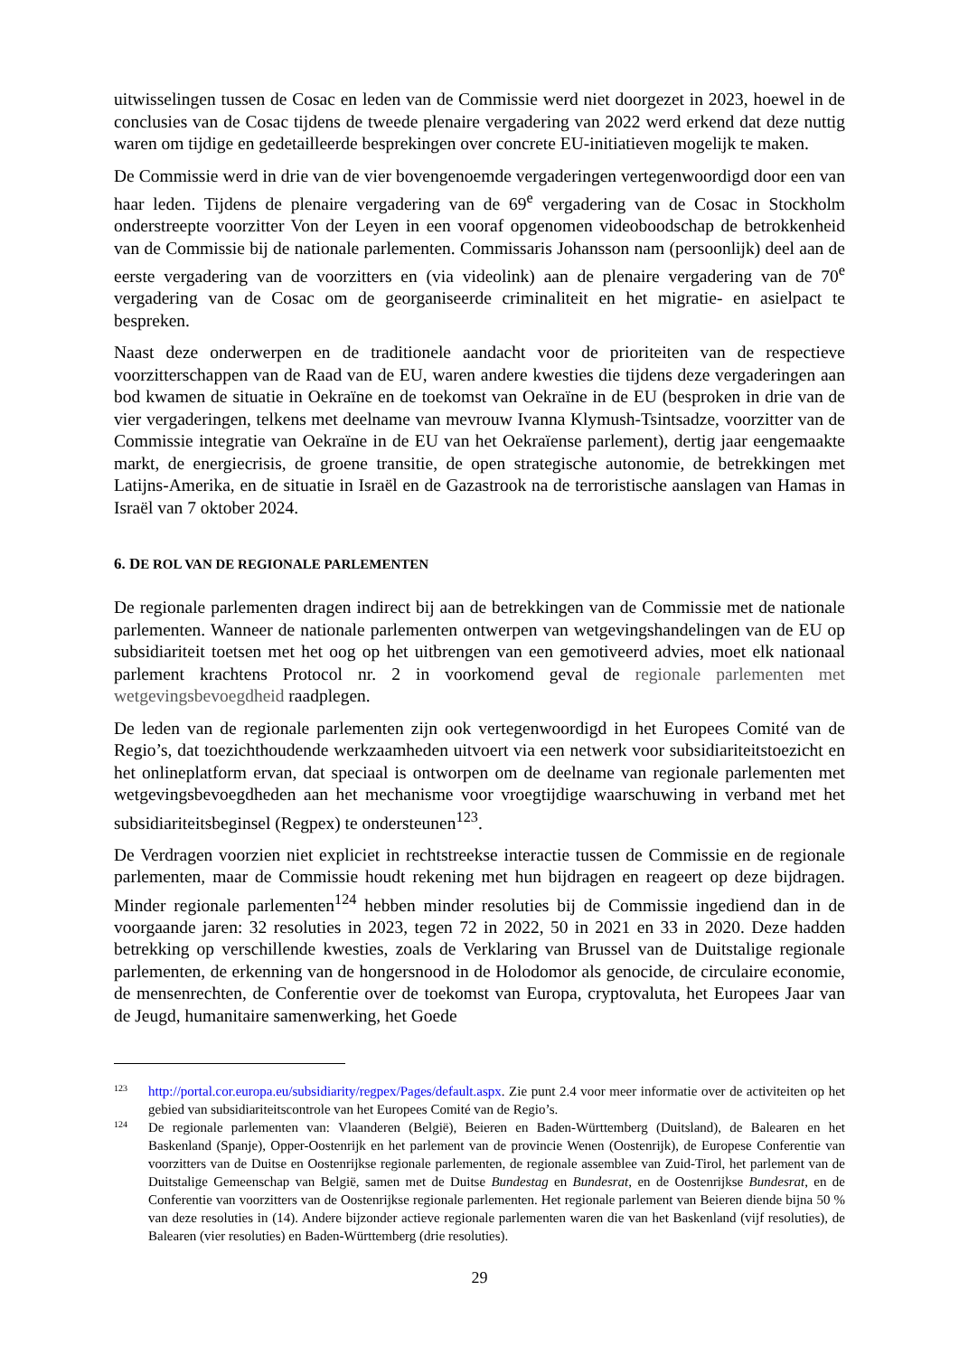uitwisselingen tussen de Cosac en leden van de Commissie werd niet doorgezet in 2023, hoewel in de conclusies van de Cosac tijdens de tweede plenaire vergadering van 2022 werd erkend dat deze nuttig waren om tijdige en gedetailleerde besprekingen over concrete EU-initiatieven mogelijk te maken.
De Commissie werd in drie van de vier bovengenoemde vergaderingen vertegenwoordigd door een van haar leden. Tijdens de plenaire vergadering van de 69<sup>e</sup> vergadering van de Cosac in Stockholm onderstreepte voorzitter Von der Leyen in een vooraf opgenomen videoboodschap de betrokkenheid van de Commissie bij de nationale parlementen. Commissaris Johansson nam (persoonlijk) deel aan de eerste vergadering van de voorzitters en (via videolink) aan de plenaire vergadering van de 70<sup>e</sup> vergadering van de Cosac om de georganiseerde criminaliteit en het migratie- en asielpact te bespreken.
Naast deze onderwerpen en de traditionele aandacht voor de prioriteiten van de respectieve voorzitterschappen van de Raad van de EU, waren andere kwesties die tijdens deze vergaderingen aan bod kwamen de situatie in Oekraïne en de toekomst van Oekraïne in de EU (besproken in drie van de vier vergaderingen, telkens met deelname van mevrouw Ivanna Klymush-Tsintsadze, voorzitter van de Commissie integratie van Oekraïne in de EU van het Oekraïense parlement), dertig jaar eengemaakte markt, de energiecrisis, de groene transitie, de open strategische autonomie, de betrekkingen met Latijns-Amerika, en de situatie in Israël en de Gazastrook na de terroristische aanslagen van Hamas in Israël van 7 oktober 2024.
6. DE ROL VAN DE REGIONALE PARLEMENTEN
De regionale parlementen dragen indirect bij aan de betrekkingen van de Commissie met de nationale parlementen. Wanneer de nationale parlementen ontwerpen van wetgevingshandelingen van de EU op subsidiariteit toetsen met het oog op het uitbrengen van een gemotiveerd advies, moet elk nationaal parlement krachtens Protocol nr. 2 in voorkomend geval de regionale parlementen met wetgevingsbevoegdheid raadplegen.
De leden van de regionale parlementen zijn ook vertegenwoordigd in het Europees Comité van de Regio’s, dat toezichthoudende werkzaamheden uitvoert via een netwerk voor subsidiariteitstoezicht en het onlineplatform ervan, dat speciaal is ontworpen om de deelname van regionale parlementen met wetgevingsbevoegdheden aan het mechanisme voor vroegtijdige waarschuwing in verband met het subsidiariteitsbeginsel (Regpex) te ondersteunen<sup>123</sup>.
De Verdragen voorzien niet expliciet in rechtstreekse interactie tussen de Commissie en de regionale parlementen, maar de Commissie houdt rekening met hun bijdragen en reageert op deze bijdragen. Minder regionale parlementen<sup>124</sup> hebben minder resoluties bij de Commissie ingediend dan in de voorgaande jaren: 32 resoluties in 2023, tegen 72 in 2022, 50 in 2021 en 33 in 2020. Deze hadden betrekking op verschillende kwesties, zoals de Verklaring van Brussel van de Duitstalige regionale parlementen, de erkenning van de hongersnood in de Holodomor als genocide, de circulaire economie, de mensenrechten, de Conferentie over de toekomst van Europa, cryptovaluta, het Europees Jaar van de Jeugd, humanitaire samenwerking, het Goede
123
http://portal.cor.europa.eu/subsidiarity/regpex/Pages/default.aspx. Zie punt 2.4 voor meer informatie over de activiteiten op het gebied van subsidiariteitscontrole van het Europees Comité van de Regio’s.
124
De regionale parlementen van: Vlaanderen (België), Beieren en Baden-Württemberg (Duitsland), de Balearen en het Baskenland (Spanje), Opper-Oostenrijk en het parlement van de provincie Wenen (Oostenrijk), de Europese Conferentie van voorzitters van de Duitse en Oostenrijkse regionale parlementen, de regionale assemblee van Zuid-Tirol, het parlement van de Duitstalige Gemeenschap van België, samen met de Duitse Bundestag en Bundesrat, en de Oostenrijkse Bundesrat, en de Conferentie van voorzitters van de Oostenrijkse regionale parlementen. Het regionale parlement van Beieren diende bijna 50 % van deze resoluties in (14). Andere bijzonder actieve regionale parlementen waren die van het Baskenland (vijf resoluties), de Balearen (vier resoluties) en Baden-Württemberg (drie resoluties).
29